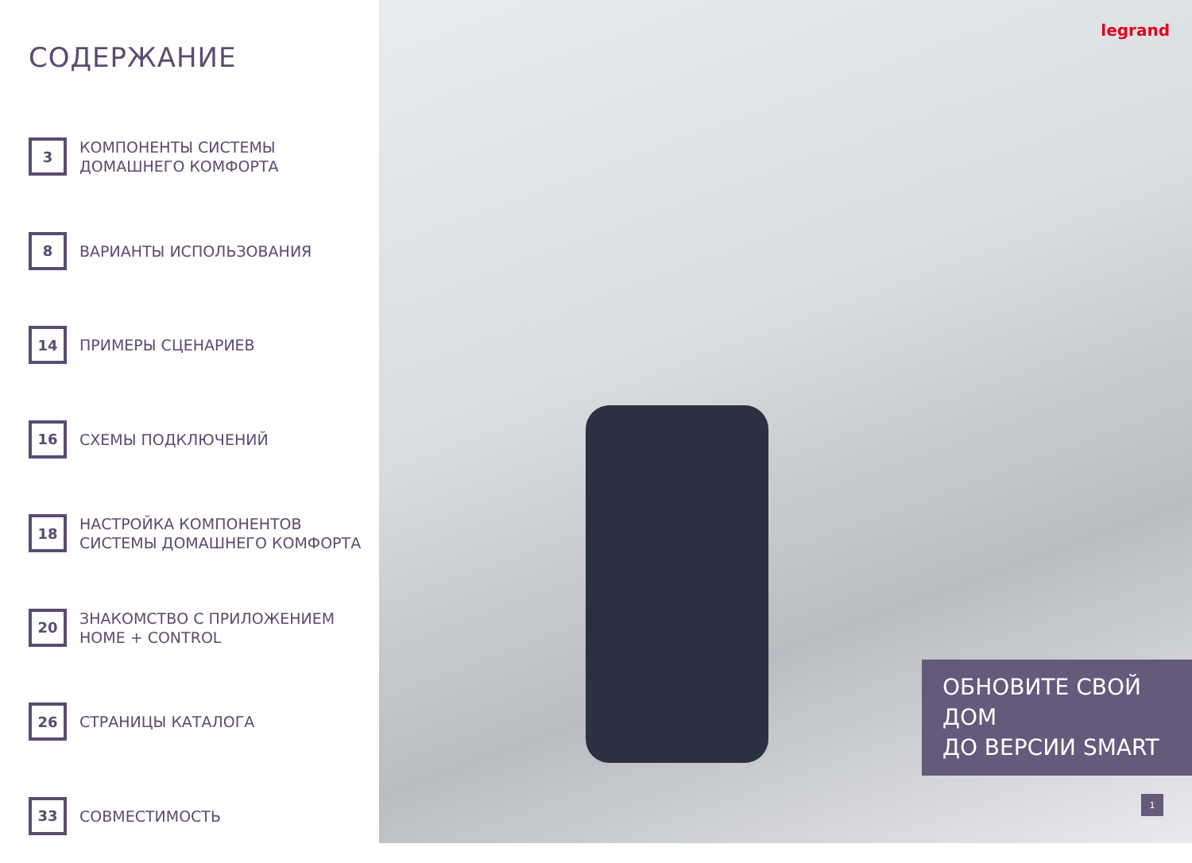СОДЕРЖАНИЕ
3
КОМПОНЕНТЫ СИСТЕМЫ
ДОМАШНЕГО КОМФОРТА
8
ВАРИАНТЫ ИСПОЛЬЗОВАНИЯ
14
ПРИМЕРЫ СЦЕНАРИЕВ
16
СХЕМЫ ПОДКЛЮЧЕНИЙ
18
НАСТРОЙКА КОМПОНЕНТОВ
СИСТЕМЫ ДОМАШНЕГО КОМФОРТА
20
ЗНАКОМСТВО С ПРИЛОЖЕНИЕМ
HOME + CONTROL
26
СТРАНИЦЫ КАТАЛОГА
33
СОВМЕСТИМОСТЬ
legrand
ОБНОВИТЕ СВОЙ ДОМ
ДО ВЕРСИИ SMART
1